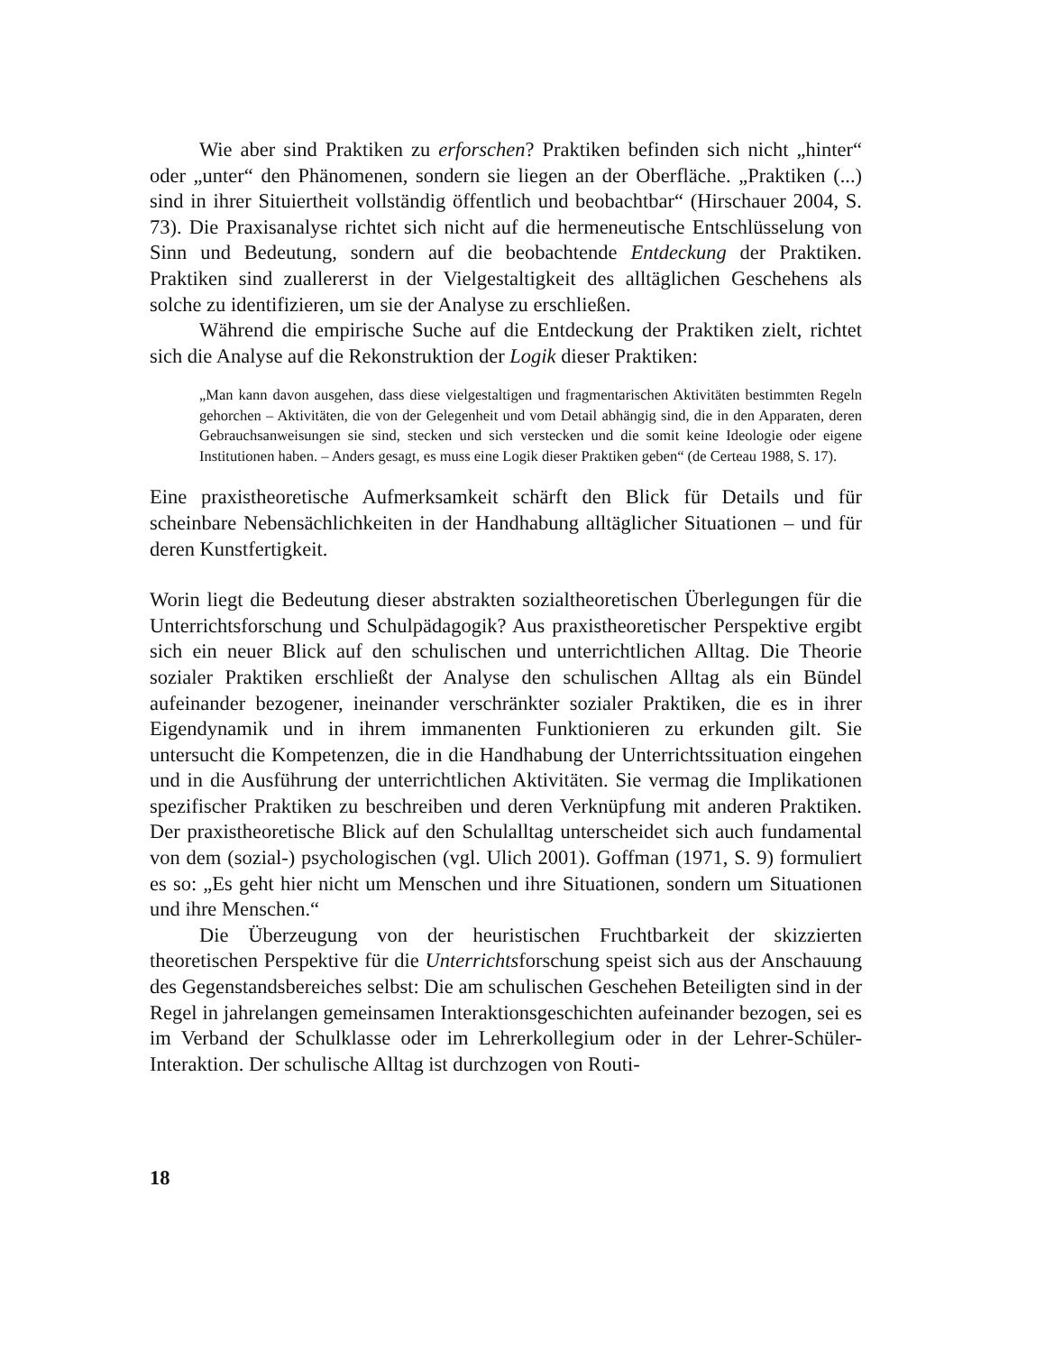Wie aber sind Praktiken zu erforschen? Praktiken befinden sich nicht „hinter“ oder „unter“ den Phänomenen, sondern sie liegen an der Oberfläche. „Praktiken (...) sind in ihrer Situiertheit vollständig öffentlich und beobachtbar“ (Hirschauer 2004, S. 73). Die Praxisanalyse richtet sich nicht auf die hermeneutische Entschlüsselung von Sinn und Bedeutung, sondern auf die beobachtende Entdeckung der Praktiken. Praktiken sind zuallererst in der Vielgestaltigkeit des alltäglichen Geschehens als solche zu identifizieren, um sie der Analyse zu erschließen.
Während die empirische Suche auf die Entdeckung der Praktiken zielt, richtet sich die Analyse auf die Rekonstruktion der Logik dieser Praktiken:
„Man kann davon ausgehen, dass diese vielgestaltigen und fragmentarischen Aktivitäten bestimmten Regeln gehorchen – Aktivitäten, die von der Gelegenheit und vom Detail abhängig sind, die in den Apparaten, deren Gebrauchsanweisungen sie sind, stecken und sich verstecken und die somit keine Ideologie oder eigene Institutionen haben. – Anders gesagt, es muss eine Logik dieser Praktiken geben“ (de Certeau 1988, S. 17).
Eine praxistheoretische Aufmerksamkeit schärft den Blick für Details und für scheinbare Nebensächlichkeiten in der Handhabung alltäglicher Situationen – und für deren Kunstfertigkeit.
Worin liegt die Bedeutung dieser abstrakten sozialtheoretischen Überlegungen für die Unterrichtsforschung und Schulpädagogik? Aus praxistheoretischer Perspektive ergibt sich ein neuer Blick auf den schulischen und unterrichtlichen Alltag. Die Theorie sozialer Praktiken erschließt der Analyse den schulischen Alltag als ein Bündel aufeinander bezogener, ineinander verschränkter sozialer Praktiken, die es in ihrer Eigendynamik und in ihrem immanenten Funktionieren zu erkunden gilt. Sie untersucht die Kompetenzen, die in die Handhabung der Unterrichtssituation eingehen und in die Ausführung der unterrichtlichen Aktivitäten. Sie vermag die Implikationen spezifischer Praktiken zu beschreiben und deren Verknüpfung mit anderen Praktiken. Der praxistheoretische Blick auf den Schulalltag unterscheidet sich auch fundamental von dem (sozial-) psychologischen (vgl. Ulich 2001). Goffman (1971, S. 9) formuliert es so: „Es geht hier nicht um Menschen und ihre Situationen, sondern um Situationen und ihre Menschen.“
Die Überzeugung von der heuristischen Fruchtbarkeit der skizzierten theoretischen Perspektive für die Unterrichtsforschung speist sich aus der Anschauung des Gegenstandsbereiches selbst: Die am schulischen Geschehen Beteiligten sind in der Regel in jahrelangen gemeinsamen Interaktionsgeschichten aufeinander bezogen, sei es im Verband der Schulklasse oder im Lehrerkollegium oder in der Lehrer-Schüler-Interaktion. Der schulische Alltag ist durchzogen von Routi-
18